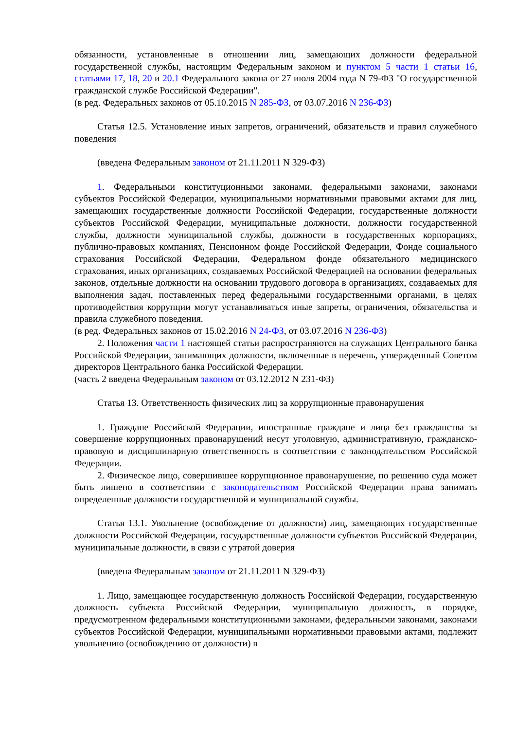обязанности, установленные в отношении лиц, замещающих должности федеральной государственной службы, настоящим Федеральным законом и пунктом 5 части 1 статьи 16, статьями 17, 18, 20 и 20.1 Федерального закона от 27 июля 2004 года N 79-ФЗ "О государственной гражданской службе Российской Федерации".
(в ред. Федеральных законов от 05.10.2015 N 285-ФЗ, от 03.07.2016 N 236-ФЗ)
Статья 12.5. Установление иных запретов, ограничений, обязательств и правил служебного поведения
(введена Федеральным законом от 21.11.2011 N 329-ФЗ)
1. Федеральными конституционными законами, федеральными законами, законами субъектов Российской Федерации, муниципальными нормативными правовыми актами для лиц, замещающих государственные должности Российской Федерации, государственные должности субъектов Российской Федерации, муниципальные должности, должности государственной службы, должности муниципальной службы, должности в государственных корпорациях, публично-правовых компаниях, Пенсионном фонде Российской Федерации, Фонде социального страхования Российской Федерации, Федеральном фонде обязательного медицинского страхования, иных организациях, создаваемых Российской Федерацией на основании федеральных законов, отдельные должности на основании трудового договора в организациях, создаваемых для выполнения задач, поставленных перед федеральными государственными органами, в целях противодействия коррупции могут устанавливаться иные запреты, ограничения, обязательства и правила служебного поведения.
(в ред. Федеральных законов от 15.02.2016 N 24-ФЗ, от 03.07.2016 N 236-ФЗ)
2. Положения части 1 настоящей статьи распространяются на служащих Центрального банка Российской Федерации, занимающих должности, включенные в перечень, утвержденный Советом директоров Центрального банка Российской Федерации.
(часть 2 введена Федеральным законом от 03.12.2012 N 231-ФЗ)
Статья 13. Ответственность физических лиц за коррупционные правонарушения
1. Граждане Российской Федерации, иностранные граждане и лица без гражданства за совершение коррупционных правонарушений несут уголовную, административную, гражданско-правовую и дисциплинарную ответственность в соответствии с законодательством Российской Федерации.
2. Физическое лицо, совершившее коррупционное правонарушение, по решению суда может быть лишено в соответствии с законодательством Российской Федерации права занимать определенные должности государственной и муниципальной службы.
Статья 13.1. Увольнение (освобождение от должности) лиц, замещающих государственные должности Российской Федерации, государственные должности субъектов Российской Федерации, муниципальные должности, в связи с утратой доверия
(введена Федеральным законом от 21.11.2011 N 329-ФЗ)
1. Лицо, замещающее государственную должность Российской Федерации, государственную должность субъекта Российской Федерации, муниципальную должность, в порядке, предусмотренном федеральными конституционными законами, федеральными законами, законами субъектов Российской Федерации, муниципальными нормативными правовыми актами, подлежит увольнению (освобождению от должности) в